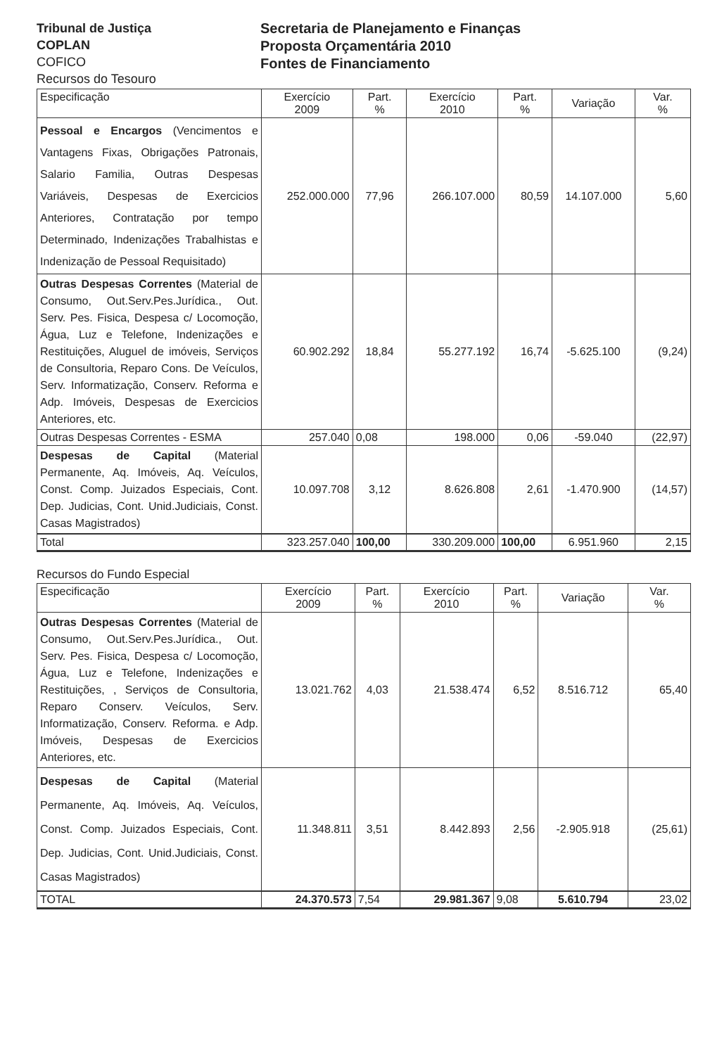Tribunal de Justiça
COPLAN
COFICO
Recursos do Tesouro
Secretaria de Planejamento e Finanças
Proposta Orçamentária 2010
Fontes de Financiamento
| Especificação | Exercício 2009 | Part. % | Exercício 2010 | Part. % | Variação | Var. % |
| --- | --- | --- | --- | --- | --- | --- |
| Pessoal e Encargos (Vencimentos e Vantagens Fixas, Obrigações Patronais, Salario Familia, Outras Despesas Variáveis, Despesas de Exercicios Anteriores, Contratação por tempo Determinado, Indenizações Trabalhistas e Indenização de Pessoal Requisitado) | 252.000.000 | 77,96 | 266.107.000 | 80,59 | 14.107.000 | 5,60 |
| Outras Despesas Correntes (Material de Consumo, Out.Serv.Pes.Jurídica., Out. Serv. Pes. Fisica, Despesa c/ Locomoção, Água, Luz e Telefone, Indenizações e Restituições, Aluguel de imóveis, Serviços de Consultoria, Reparo Cons. De Veículos, Serv. Informatização, Conserv. Reforma e Adp. Imóveis, Despesas de Exercicios Anteriores, etc. | 60.902.292 | 18,84 | 55.277.192 | 16,74 | -5.625.100 | (9,24) |
| Outras Despesas Correntes - ESMA | 257.040 | 0,08 | 198.000 | 0,06 | -59.040 | (22,97) |
| Despesas de Capital (Material Permanente, Aq. Imóveis, Aq. Veículos, Const. Comp. Juizados Especiais, Cont. Dep. Judicias, Cont. Unid.Judiciais, Const. Casas Magistrados) | 10.097.708 | 3,12 | 8.626.808 | 2,61 | -1.470.900 | (14,57) |
| Total | 323.257.040 | 100,00 | 330.209.000 | 100,00 | 6.951.960 | 2,15 |
Recursos do Fundo Especial
| Especificação | Exercício 2009 | Part. % | Exercício 2010 | Part. % | Variação | Var. % |
| --- | --- | --- | --- | --- | --- | --- |
| Outras Despesas Correntes (Material de Consumo, Out.Serv.Pes.Jurídica., Out. Serv. Pes. Fisica, Despesa c/ Locomoção, Água, Luz e Telefone, Indenizações e Restituições, , Serviços de Consultoria, Reparo Conserv. Veículos, Serv. Informatização, Conserv. Reforma. e Adp. Imóveis, Despesas de Exercicios Anteriores, etc. | 13.021.762 | 4,03 | 21.538.474 | 6,52 | 8.516.712 | 65,40 |
| Despesas de Capital (Material Permanente, Aq. Imóveis, Aq. Veículos, Const. Comp. Juizados Especiais, Cont. Dep. Judicias, Cont. Unid.Judiciais, Const. Casas Magistrados) | 11.348.811 | 3,51 | 8.442.893 | 2,56 | -2.905.918 | (25,61) |
| TOTAL | 24.370.573 | 7,54 | 29.981.367 | 9,08 | 5.610.794 | 23,02 |